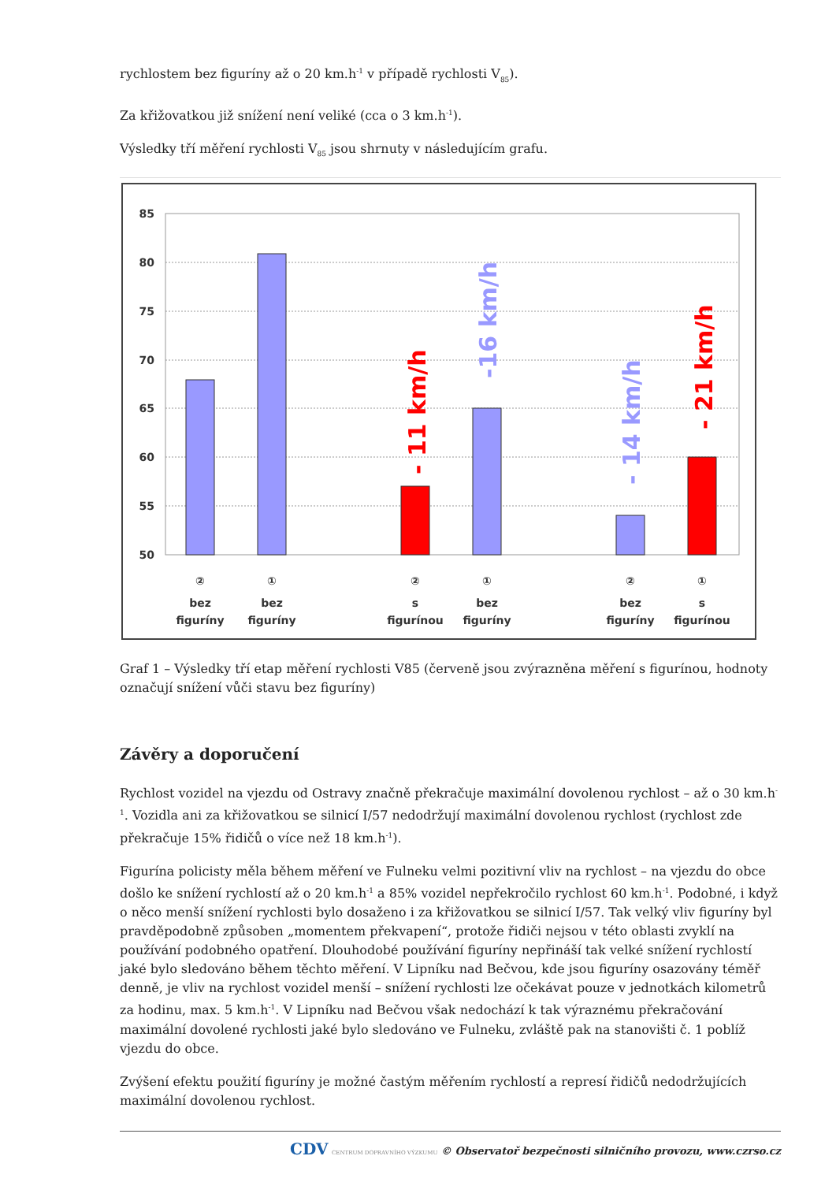rychlostem bez figuríny až o 20 km.h<sup>-1</sup> v případě rychlosti V<sub>85</sub>).
Za křižovatkou již snížení není veliké (cca o 3 km.h<sup>-1</sup>).
Výsledky tří měření rychlosti V<sub>85</sub> jsou shrnuty v následujícím grafu.
85
80
75
70
65
60
55
50
- 11 km/h
-16 km/h
- 14 km/h
- 21 km/h
②
bez
figuríny
①
bez
figuríny
②
s
figurínou
①
bez
figuríny
②
bez
figuríny
①
s
figurínou
Graf 1 – Výsledky tří etap měření rychlosti V85 (červeně jsou zvýrazněna měření s figurínou, hodnoty označují snížení vůči stavu bez figuríny)
Závěry a doporučení
Rychlost vozidel na vjezdu od Ostravy značně překračuje maximální dovolenou rychlost – až o 30 km.h<sup>-1</sup>. Vozidla ani za křižovatkou se silnicí I/57 nedodržují maximální dovolenou rychlost (rychlost zde překračuje 15% řidičů o více než 18 km.h<sup>-1</sup>).
Figurína policisty měla během měření ve Fulneku velmi pozitivní vliv na rychlost – na vjezdu do obce došlo ke snížení rychlostí až o 20 km.h<sup>-1</sup> a 85% vozidel nepřekročilo rychlost 60 km.h<sup>-1</sup>. Podobné, i když o něco menší snížení rychlosti bylo dosaženo i za křižovatkou se silnicí I/57. Tak velký vliv figuríny byl pravděpodobně způsoben „momentem překvapení“, protože řidiči nejsou v této oblasti zvyklí na používání podobného opatření. Dlouhodobé používání figuríny nepřináší tak velké snížení rychlostí jaké bylo sledováno během těchto měření. V Lipníku nad Bečvou, kde jsou figuríny osazovány téměř denně, je vliv na rychlost vozidel menší – snížení rychlosti lze očekávat pouze v jednotkách kilometrů za hodinu, max. 5 km.h<sup>-1</sup>. V Lipníku nad Bečvou však nedochází k tak výraznému překračování maximální dovolené rychlosti jaké bylo sledováno ve Fulneku, zvláště pak na stanovišti č. 1 poblíž vjezdu do obce.
Zvýšení efektu použití figuríny je možné častým měřením rychlostí a represí řidičů nedodržujících maximální dovolenou rychlost.
CDV CENTRUM DOPRAVNÍHO VÝZKUMU © Observatoř bezpečnosti silničního provozu, www.czrso.cz